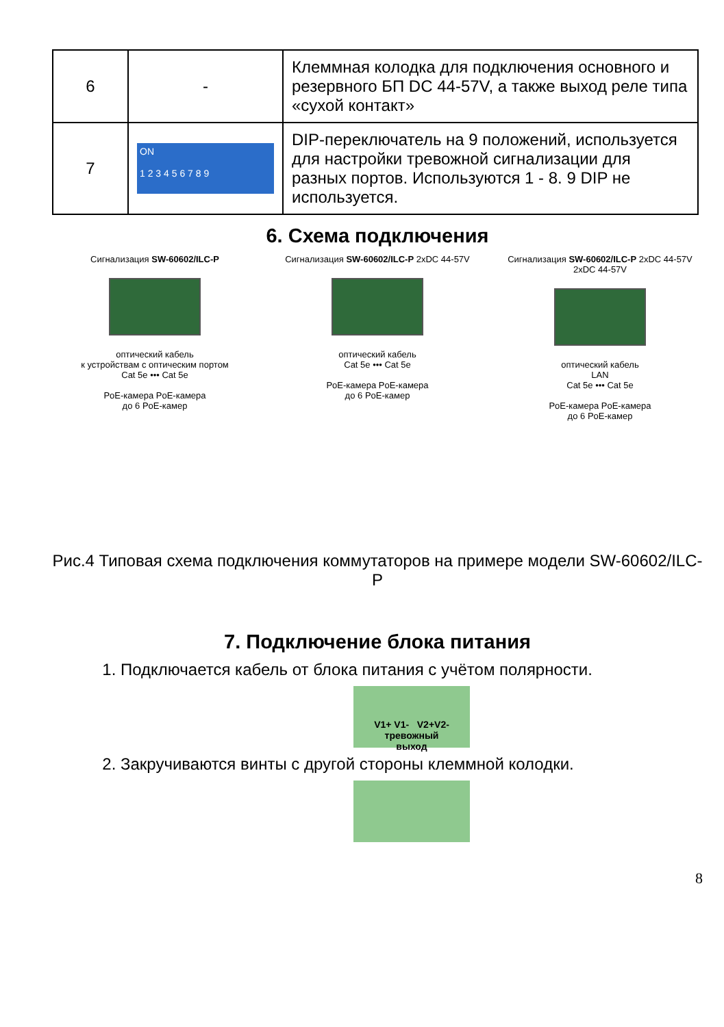| 6 | - | Клеммная колодка для подключения основного и резервного БП DC 44-57V, а также выход реле типа «сухой контакт» |
| 7 | ON 1 2 3 4 5 6 7 8 9 | DIP-переключатель на 9 положений, используется для настройки тревожной сигнализации для разных портов. Используются 1 - 8. 9 DIP не используется. |
6. Схема подключения
Сигнализация SW-60602/ILC-P
оптический кабель
к устройствам с оптическим портом
Cat 5e ••• Cat 5e
PoE-камера PoE-камера
до 6 PoE-камер
Сигнализация SW-60602/ILC-P 2xDC 44-57V
оптический кабель
Cat 5e ••• Cat 5e
PoE-камера PoE-камера
до 6 PoE-камер
Сигнализация SW-60602/ILC-P 2xDC 44-57V 2xDC 44-57V
оптический кабель
LAN
Cat 5e ••• Cat 5e
PoE-камера PoE-камера
до 6 PoE-камер
Рис.4 Типовая схема подключения коммутаторов на примере модели SW-60602/ILC-P
7. Подключение блока питания
1. Подключается кабель от блока питания с учётом полярности.
V1+ V1- V2+V2-
тревожный
выход
2. Закручиваются винты с другой стороны клеммной колодки.
8